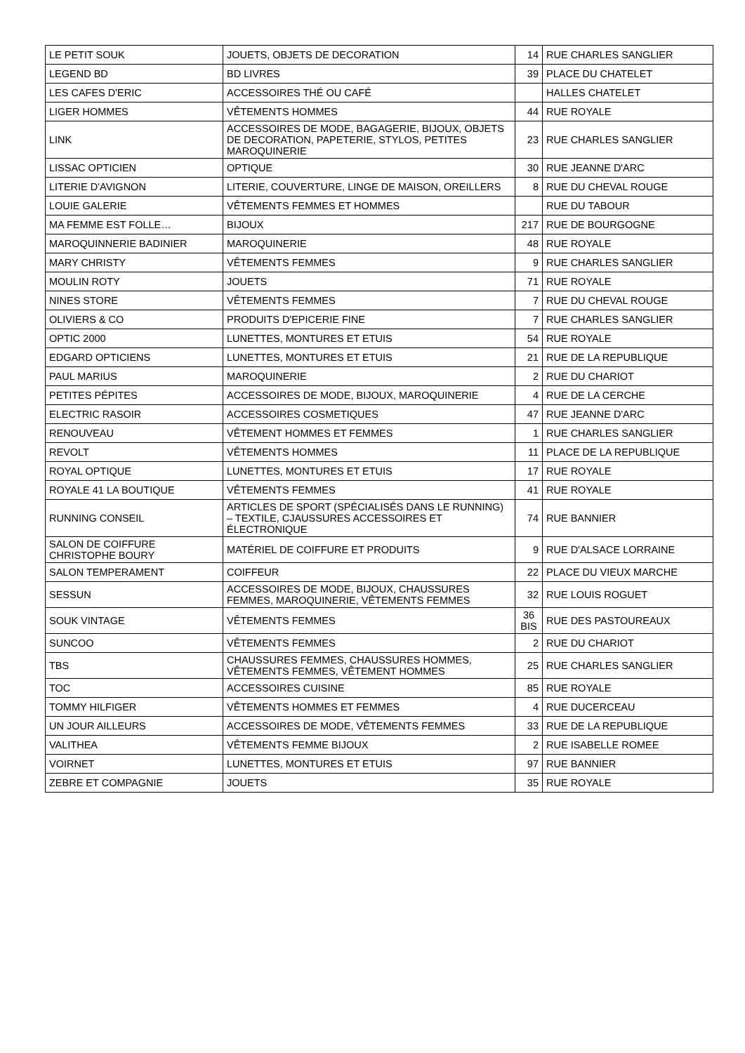| LE PETIT SOUK | JOUETS, OBJETS DE DECORATION | 14 | RUE CHARLES SANGLIER |
| LEGEND BD | BD LIVRES | 39 | PLACE DU CHATELET |
| LES CAFES D'ERIC | ACCESSOIRES THÉ OU CAFÉ | | HALLES CHATELET |
| LIGER HOMMES | VÊTEMENTS HOMMES | 44 | RUE ROYALE |
| LINK | ACCESSOIRES DE MODE, BAGAGERIE, BIJOUX, OBJETS DE DECORATION, PAPETERIE, STYLOS, PETITES MAROQUINERIE | 23 | RUE CHARLES SANGLIER |
| LISSAC OPTICIEN | OPTIQUE | 30 | RUE JEANNE D'ARC |
| LITERIE D'AVIGNON | LITERIE, COUVERTURE, LINGE DE MAISON, OREILLERS | 8 | RUE DU CHEVAL ROUGE |
| LOUIE GALERIE | VÊTEMENTS FEMMES ET HOMMES | | RUE DU TABOUR |
| MA FEMME EST FOLLE… | BIJOUX | 217 | RUE DE BOURGOGNE |
| MAROQUINNERIE BADINIER | MAROQUINERIE | 48 | RUE ROYALE |
| MARY CHRISTY | VÊTEMENTS FEMMES | 9 | RUE CHARLES SANGLIER |
| MOULIN ROTY | JOUETS | 71 | RUE ROYALE |
| NINES STORE | VÊTEMENTS FEMMES | 7 | RUE DU CHEVAL ROUGE |
| OLIVIERS & CO | PRODUITS D'EPICERIE FINE | 7 | RUE CHARLES SANGLIER |
| OPTIC 2000 | LUNETTES, MONTURES ET ETUIS | 54 | RUE ROYALE |
| EDGARD OPTICIENS | LUNETTES, MONTURES ET ETUIS | 21 | RUE DE LA REPUBLIQUE |
| PAUL MARIUS | MAROQUINERIE | 2 | RUE DU CHARIOT |
| PETITES PÉPITES | ACCESSOIRES DE MODE, BIJOUX, MAROQUINERIE | 4 | RUE DE LA CERCHE |
| ELECTRIC RASOIR | ACCESSOIRES COSMETIQUES | 47 | RUE JEANNE D'ARC |
| RENOUVEAU | VÊTEMENT HOMMES ET FEMMES | 1 | RUE CHARLES SANGLIER |
| REVOLT | VÊTEMENTS HOMMES | 11 | PLACE DE LA REPUBLIQUE |
| ROYAL OPTIQUE | LUNETTES, MONTURES ET ETUIS | 17 | RUE ROYALE |
| ROYALE 41 LA BOUTIQUE | VÊTEMENTS FEMMES | 41 | RUE ROYALE |
| RUNNING CONSEIL | ARTICLES DE SPORT (SPÉCIALISÉS DANS LE RUNNING) – TEXTILE, CJAUSSURES ACCESSOIRES ET ÉLECTRONIQUE | 74 | RUE BANNIER |
| SALON DE COIFFURE CHRISTOPHE BOURY | MATÉRIEL DE COIFFURE ET PRODUITS | 9 | RUE D'ALSACE LORRAINE |
| SALON TEMPERAMENT | COIFFEUR | 22 | PLACE DU VIEUX MARCHE |
| SESSUN | ACCESSOIRES DE MODE, BIJOUX, CHAUSSURES FEMMES, MAROQUINERIE, VÊTEMENTS FEMMES | 32 | RUE LOUIS ROGUET |
| SOUK VINTAGE | VÊTEMENTS FEMMES | 36 BIS | RUE DES PASTOUREAUX |
| SUNCOO | VÊTEMENTS FEMMES | 2 | RUE DU CHARIOT |
| TBS | CHAUSSURES FEMMES, CHAUSSURES HOMMES, VÊTEMENTS FEMMES, VÊTEMENT HOMMES | 25 | RUE CHARLES SANGLIER |
| TOC | ACCESSOIRES CUISINE | 85 | RUE ROYALE |
| TOMMY HILFIGER | VÊTEMENTS HOMMES ET FEMMES | 4 | RUE DUCERCEAU |
| UN JOUR AILLEURS | ACCESSOIRES DE MODE, VÊTEMENTS FEMMES | 33 | RUE DE LA REPUBLIQUE |
| VALITHEA | VÊTEMENTS FEMME BIJOUX | 2 | RUE ISABELLE ROMEE |
| VOIRNET | LUNETTES, MONTURES ET ETUIS | 97 | RUE BANNIER |
| ZEBRE ET COMPAGNIE | JOUETS | 35 | RUE ROYALE |